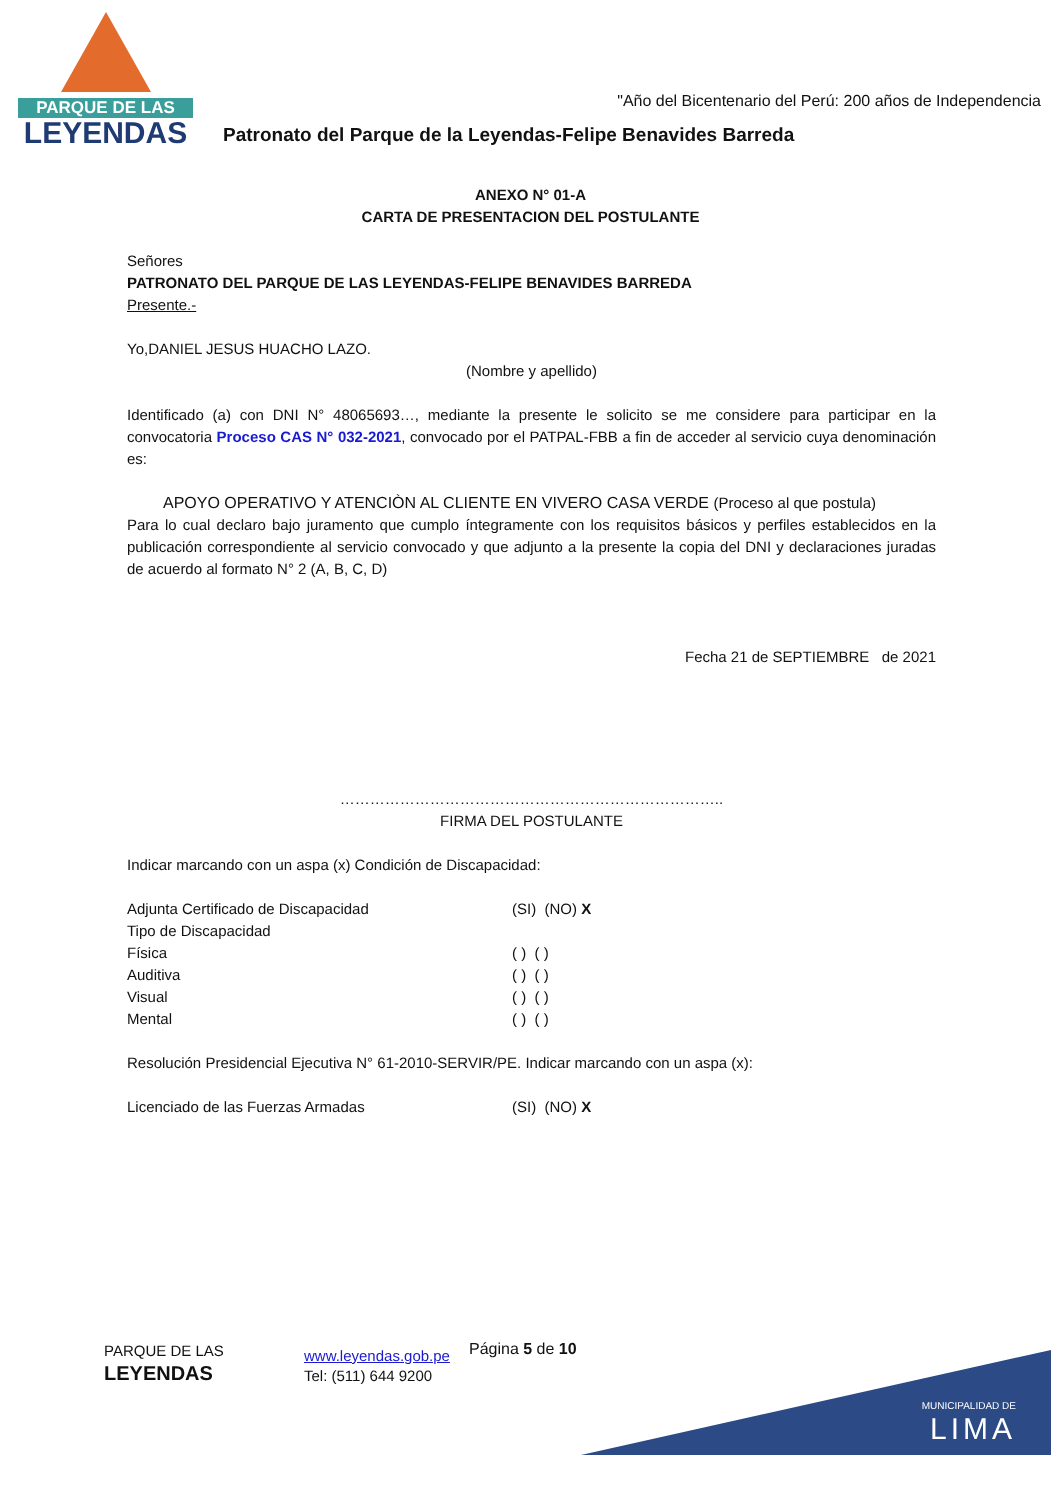PARQUE DE LAS
LEYENDAS
"Año del Bicentenario del Perú: 200 años de Independencia
Patronato del Parque de la Leyendas-Felipe Benavides Barreda
ANEXO N° 01-A
CARTA DE PRESENTACION DEL POSTULANTE
Señores
PATRONATO DEL PARQUE DE LAS LEYENDAS-FELIPE BENAVIDES BARREDA
Presente.-
Yo,DANIEL JESUS HUACHO LAZO.
(Nombre y apellido)
Identificado (a) con DNI N° 48065693…, mediante la presente le solicito se me considere para participar en la convocatoria Proceso CAS N° 032-2021, convocado por el PATPAL-FBB a fin de acceder al servicio cuya denominación es:
APOYO OPERATIVO Y ATENCIÒN AL CLIENTE EN VIVERO CASA VERDE (Proceso al que postula)
Para lo cual declaro bajo juramento que cumplo íntegramente con los requisitos básicos y perfiles establecidos en la publicación correspondiente al servicio convocado y que adjunto a la presente la copia del DNI y declaraciones juradas de acuerdo al formato N° 2 (A, B, C, D)
Fecha 21 de SEPTIEMBRE de 2021
…………………………………………………………………..
FIRMA DEL POSTULANTE
Indicar marcando con un aspa (x) Condición de Discapacidad:
Adjunta Certificado de Discapacidad (SI) (NO) X
Tipo de Discapacidad
Física ( ) ( )
Auditiva ( ) ( )
Visual ( ) ( )
Mental ( ) ( )
Resolución Presidencial Ejecutiva N° 61-2010-SERVIR/PE. Indicar marcando con un aspa (x):
Licenciado de las Fuerzas Armadas (SI) (NO) X
MUNICIPALIDAD DE
LIMA
PARQUE DE LAS
LEYENDAS
www.leyendas.gob.pe
Tel: (511) 644 9200
Página 5 de 10